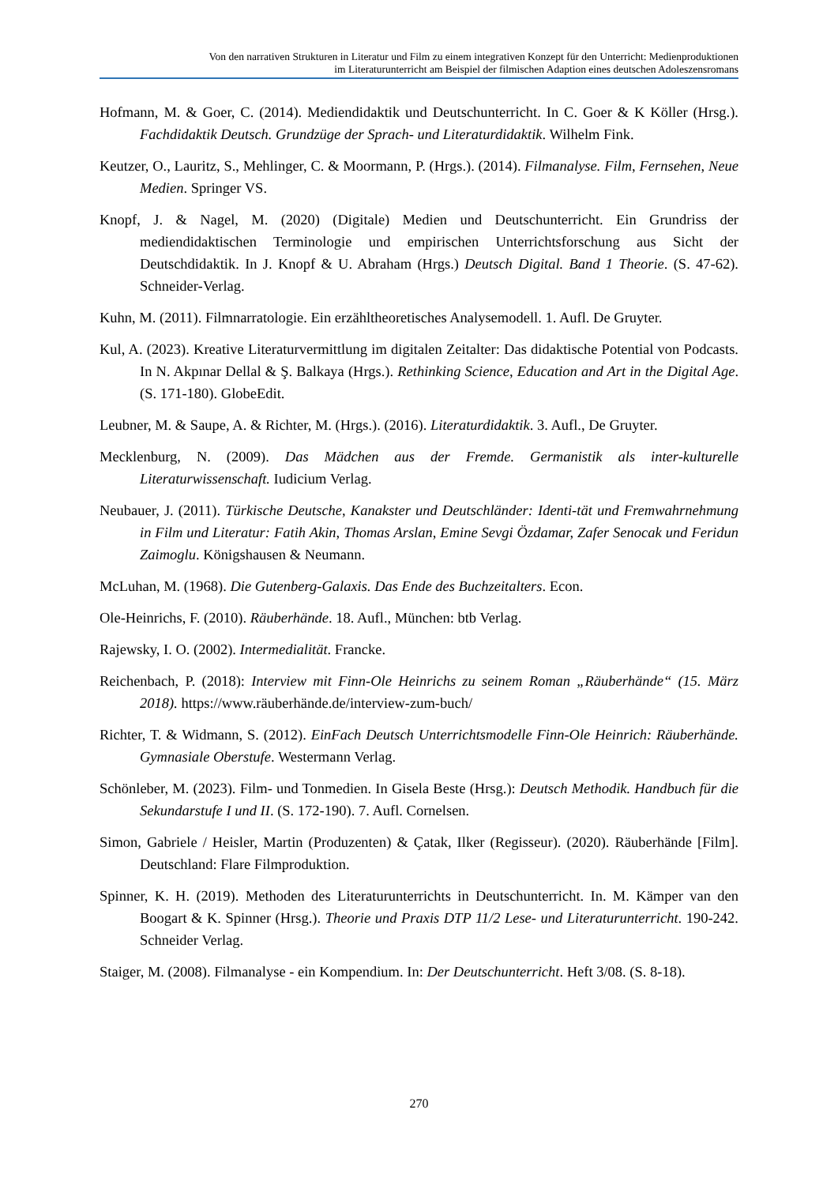Von den narrativen Strukturen in Literatur und Film zu einem integrativen Konzept für den Unterricht: Medienproduktionen
im Literaturunterricht am Beispiel der filmischen Adaption eines deutschen Adoleszensromans
Hofmann, M. & Goer, C. (2014). Mediendidaktik und Deutschunterricht. In C. Goer & K Köller (Hrsg.). Fachdidaktik Deutsch. Grundzüge der Sprach- und Literaturdidaktik. Wilhelm Fink.
Keutzer, O., Lauritz, S., Mehlinger, C. & Moormann, P. (Hrgs.). (2014). Filmanalyse. Film, Fernsehen, Neue Medien. Springer VS.
Knopf, J. & Nagel, M. (2020) (Digitale) Medien und Deutschunterricht. Ein Grundriss der mediendidaktischen Terminologie und empirischen Unterrichtsforschung aus Sicht der Deutschdidaktik. In J. Knopf & U. Abraham (Hrgs.) Deutsch Digital. Band 1 Theorie. (S. 47-62). Schneider-Verlag.
Kuhn, M. (2011). Filmnarratologie. Ein erzähltheoretisches Analysemodell. 1. Aufl. De Gruyter.
Kul, A. (2023). Kreative Literaturvermittlung im digitalen Zeitalter: Das didaktische Potential von Podcasts. In N. Akpınar Dellal & Ş. Balkaya (Hrgs.). Rethinking Science, Education and Art in the Digital Age. (S. 171-180). GlobeEdit.
Leubner, M. & Saupe, A. & Richter, M. (Hrgs.). (2016). Literaturdidaktik. 3. Aufl., De Gruyter.
Mecklenburg, N. (2009). Das Mädchen aus der Fremde. Germanistik als inter-kulturelle Literaturwissenschaft. Iudicium Verlag.
Neubauer, J. (2011). Türkische Deutsche, Kanakster und Deutschländer: Identi-tät und Fremwahrnehmung in Film und Literatur: Fatih Akin, Thomas Arslan, Emine Sevgi Özdamar, Zafer Senocak und Feridun Zaimoglu. Königshausen & Neumann.
McLuhan, M. (1968). Die Gutenberg-Galaxis. Das Ende des Buchzeitalters. Econ.
Ole-Heinrichs, F. (2010). Räuberhände. 18. Aufl., München: btb Verlag.
Rajewsky, I. O. (2002). Intermedialität. Francke.
Reichenbach, P. (2018): Interview mit Finn-Ole Heinrichs zu seinem Roman „Räuberhände“ (15. März 2018). https://www.räuberhände.de/interview-zum-buch/
Richter, T. & Widmann, S. (2012). EinFach Deutsch Unterrichtsmodelle Finn-Ole Heinrich: Räuberhände. Gymnasiale Oberstufe. Westermann Verlag.
Schönleber, M. (2023). Film- und Tonmedien. In Gisela Beste (Hrsg.): Deutsch Methodik. Handbuch für die Sekundarstufe I und II. (S. 172-190). 7. Aufl. Cornelsen.
Simon, Gabriele / Heisler, Martin (Produzenten) & Çatak, Ilker (Regisseur). (2020). Räuberhände [Film]. Deutschland: Flare Filmproduktion.
Spinner, K. H. (2019). Methoden des Literaturunterrichts in Deutschunterricht. In. M. Kämper van den Boogart & K. Spinner (Hrsg.). Theorie und Praxis DTP 11/2 Lese- und Literaturunterricht. 190-242. Schneider Verlag.
Staiger, M. (2008). Filmanalyse - ein Kompendium. In: Der Deutschunterricht. Heft 3/08. (S. 8-18).
270